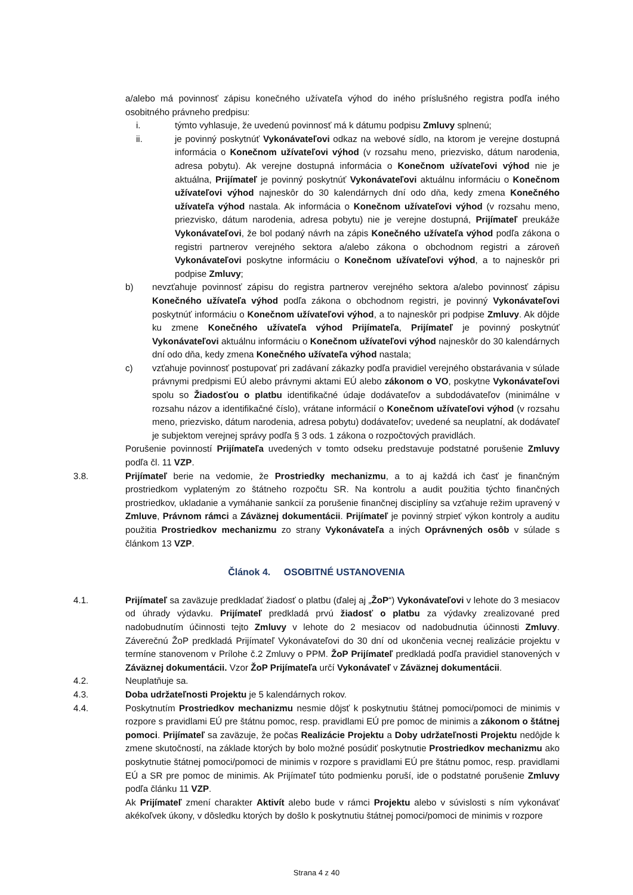a/alebo má povinnosť zápisu konečného užívateľa výhod do iného príslušného registra podľa iného osobitného právneho predpisu:
i. týmto vyhlasuje, že uvedenú povinnosť má k dátumu podpisu Zmluvy splnenú;
ii. je povinný poskytnúť Vykonávateľovi odkaz na webové sídlo, na ktorom je verejne dostupná informácia o Konečnom užívateľovi výhod (v rozsahu meno, priezvisko, dátum narodenia, adresa pobytu). Ak verejne dostupná informácia o Konečnom užívateľovi výhod nie je aktuálna, Prijímateľ je povinný poskytnúť Vykonávateľovi aktuálnu informáciu o Konečnom užívateľovi výhod najneskôr do 30 kalendárnych dní odo dňa, kedy zmena Konečného užívateľa výhod nastala. Ak informácia o Konečnom užívateľovi výhod (v rozsahu meno, priezvisko, dátum narodenia, adresa pobytu) nie je verejne dostupná, Prijímateľ preukáže Vykonávateľovi, že bol podaný návrh na zápis Konečného užívateľa výhod podľa zákona o registri partnerov verejného sektora a/alebo zákona o obchodnom registri a zároveň Vykonávateľovi poskytne informáciu o Konečnom užívateľovi výhod, a to najneskôr pri podpise Zmluvy;
b) nevzťahuje povinnosť zápisu do registra partnerov verejného sektora a/alebo povinnosť zápisu Konečného užívateľa výhod podľa zákona o obchodnom registri, je povinný Vykonávateľovi poskytnúť informáciu o Konečnom užívateľovi výhod, a to najneskôr pri podpise Zmluvy. Ak dôjde ku zmene Konečného užívateľa výhod Prijímateľa, Prijímateľ je povinný poskytnúť Vykonávateľovi aktuálnu informáciu o Konečnom užívateľovi výhod najneskôr do 30 kalendárnych dní odo dňa, kedy zmena Konečného užívateľa výhod nastala;
c) vzťahuje povinnosť postupovať pri zadávaní zákazky podľa pravidiel verejného obstarávania v súlade právnymi predpismi EÚ alebo právnymi aktami EÚ alebo zákonom o VO, poskytne Vykonávateľovi spolu so Žiadosťou o platbu identifikačné údaje dodávateľov a subdodávateľov (minimálne v rozsahu názov a identifikačné číslo), vrátane informácií o Konečnom užívateľovi výhod (v rozsahu meno, priezvisko, dátum narodenia, adresa pobytu) dodávateľov; uvedené sa neuplatní, ak dodávateľ je subjektom verejnej správy podľa § 3 ods. 1 zákona o rozpočtových pravidlách.
Porušenie povinností Prijímateľa uvedených v tomto odseku predstavuje podstatné porušenie Zmluvy podľa čl. 11 VZP.
3.8. Prijímateľ berie na vedomie, že Prostriedky mechanizmu, a to aj každá ich časť je finančným prostriedkom vyplateným zo štátneho rozpočtu SR. Na kontrolu a audit použitia týchto finančných prostriedkov, ukladanie a vymáhanie sankcií za porušenie finančnej disciplíny sa vzťahuje režim upravený v Zmluve, Právnom rámci a Záväznej dokumentácii. Prijímateľ je povinný strpieť výkon kontroly a auditu použitia Prostriedkov mechanizmu zo strany Vykonávateľa a iných Oprávnených osôb v súlade s článkom 13 VZP.
Článok 4. OSOBITNÉ USTANOVENIA
4.1. Prijímateľ sa zaväzuje predkladať žiadosť o platbu (ďalej aj „ŽoP“) Vykonávateľovi v lehote do 3 mesiacov od úhrady výdavku. Prijímateľ predkladá prvú žiadosť o platbu za výdavky zrealizované pred nadobudnutím účinnosti tejto Zmluvy v lehote do 2 mesiacov od nadobudnutia účinnosti Zmluvy. Záverečnú ŽoP predkladá Prijímateľ Vykonávateľovi do 30 dní od ukončenia vecnej realizácie projektu v termíne stanovenom v Prílohe č.2 Zmluvy o PPM. ŽoP Prijímateľ predkladá podľa pravidiel stanovených v Záväznej dokumentácii. Vzor ŽoP Prijímateľa určí Vykonávateľ v Záväznej dokumentácii.
4.2. Neuplatňuje sa.
4.3. Doba udržateľnosti Projektu je 5 kalendárnych rokov.
4.4. Poskytnutím Prostriedkov mechanizmu nesmie dôjsť k poskytnutiu štátnej pomoci/pomoci de minimis v rozpore s pravidlami EÚ pre štátnu pomoc, resp. pravidlami EÚ pre pomoc de minimis a zákonom o štátnej pomoci. Prijímateľ sa zaväzuje, že počas Realizácie Projektu a Doby udržateľnosti Projektu nedôjde k zmene skutočností, na základe ktorých by bolo možné posúdiť poskytnutie Prostriedkov mechanizmu ako poskytnutie štátnej pomoci/pomoci de minimis v rozpore s pravidlami EÚ pre štátnu pomoc, resp. pravidlami EÚ a SR pre pomoc de minimis. Ak Prijímateľ túto podmienku poruší, ide o podstatné porušenie Zmluvy podľa článku 11 VZP.
Ak Prijímateľ zmení charakter Aktivít alebo bude v rámci Projektu alebo v súvislosti s ním vykonávať akékoľvek úkony, v dôsledku ktorých by došlo k poskytnutiu štátnej pomoci/pomoci de minimis v rozpore
Strana 4 z 40